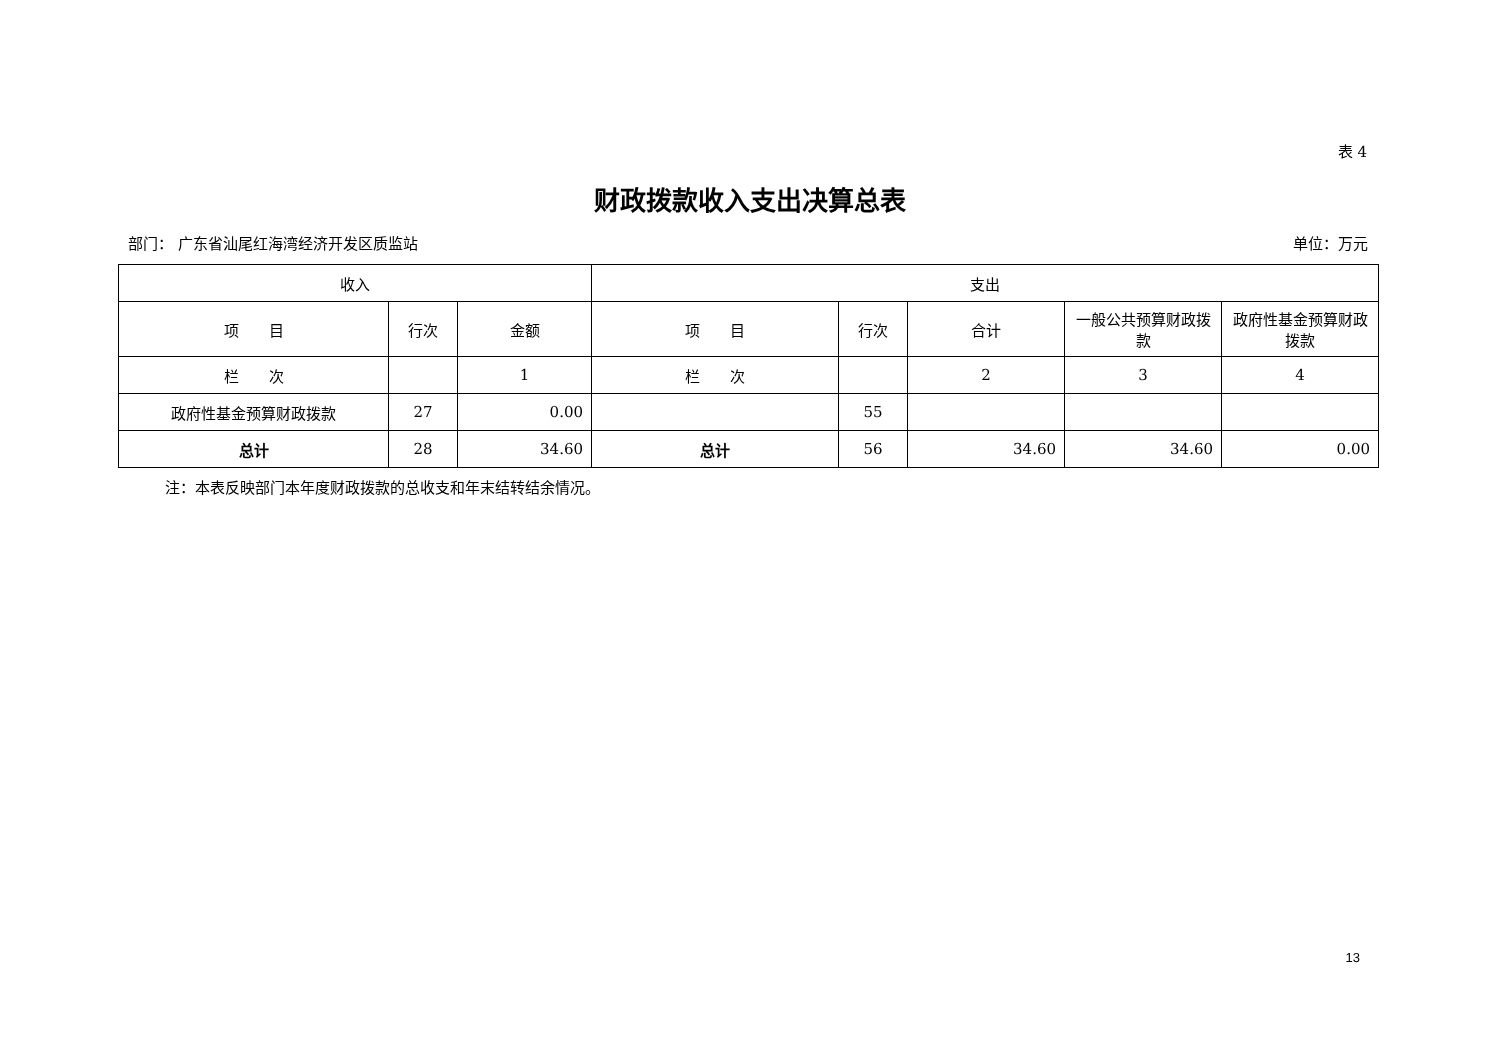表 4
财政拨款收入支出决算总表
部门： 广东省汕尾红海湾经济开发区质监站 单位：万元
| 收入 | | | 支出 | | | | |
| --- | --- | --- | --- | --- | --- | --- | --- |
| 项 目 | 行次 | 金额 | 项 目 | 行次 | 合计 | 一般公共预算财政拨款 | 政府性基金预算财政拨款 |
| 栏 次 | | 1 | 栏 次 | | 2 | 3 | 4 |
| 政府性基金预算财政拨款 | 27 | 0.00 | | 55 | | | |
| 总计 | 28 | 34.60 | 总计 | 56 | 34.60 | 34.60 | 0.00 |
注：本表反映部门本年度财政拨款的总收支和年末结转结余情况。
13